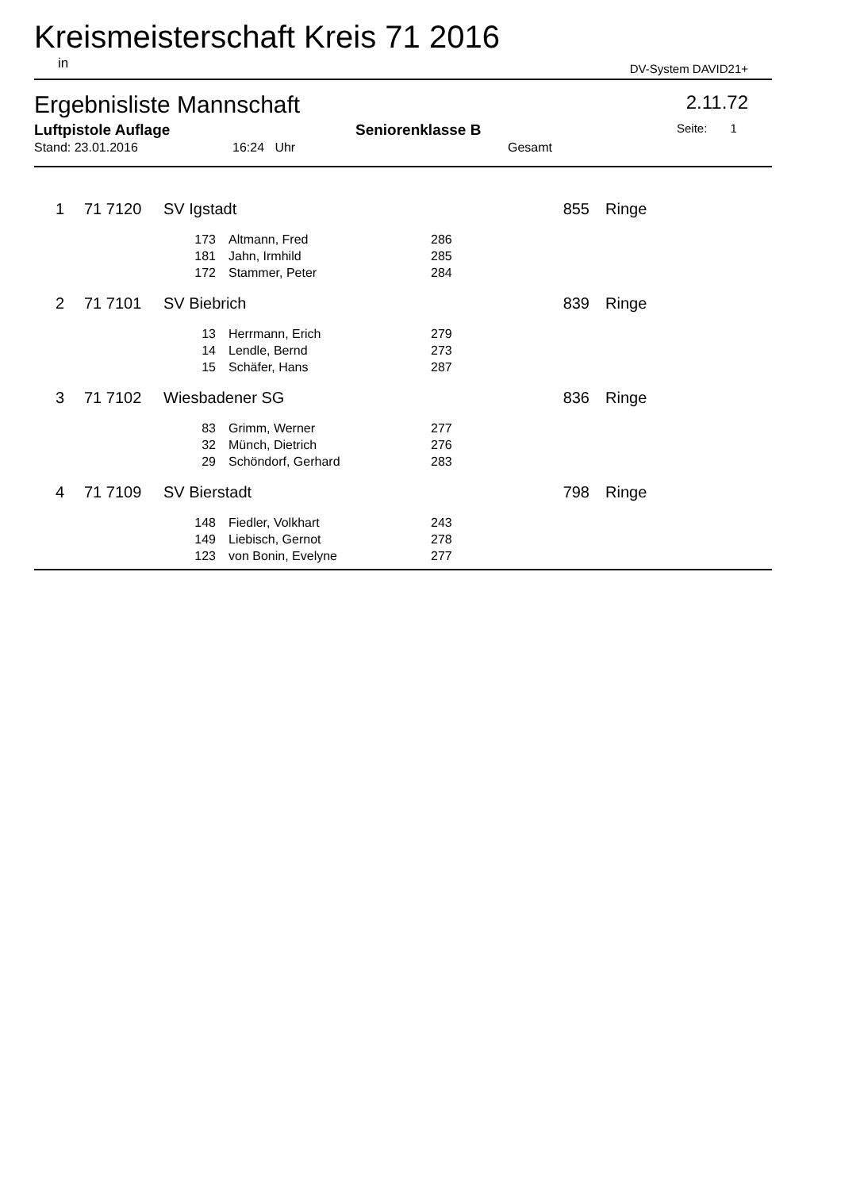Kreismeisterschaft Kreis 71 2016
in DV-System DAVID21+
Ergebnisliste Mannschaft 2.11.72
Luftpistole Auflage Seniorenklasse B Seite: 1
Stand: 23.01.2016 16:24 Uhr Gesamt
| 1 | 71 7120 | SV Igstadt | | | 855 | Ringe |
| | | 173 | Altmann, Fred | 286 | | |
| | | 181 | Jahn, Irmhild | 285 | | |
| | | 172 | Stammer, Peter | 284 | | |
| 2 | 71 7101 | SV Biebrich | | | 839 | Ringe |
| | | 13 | Herrmann, Erich | 279 | | |
| | | 14 | Lendle, Bernd | 273 | | |
| | | 15 | Schäfer, Hans | 287 | | |
| 3 | 71 7102 | Wiesbadener SG | | | 836 | Ringe |
| | | 83 | Grimm, Werner | 277 | | |
| | | 32 | Münch, Dietrich | 276 | | |
| | | 29 | Schöndorf, Gerhard | 283 | | |
| 4 | 71 7109 | SV Bierstadt | | | 798 | Ringe |
| | | 148 | Fiedler, Volkhart | 243 | | |
| | | 149 | Liebisch, Gernot | 278 | | |
| | | 123 | von Bonin, Evelyne | 277 | | |